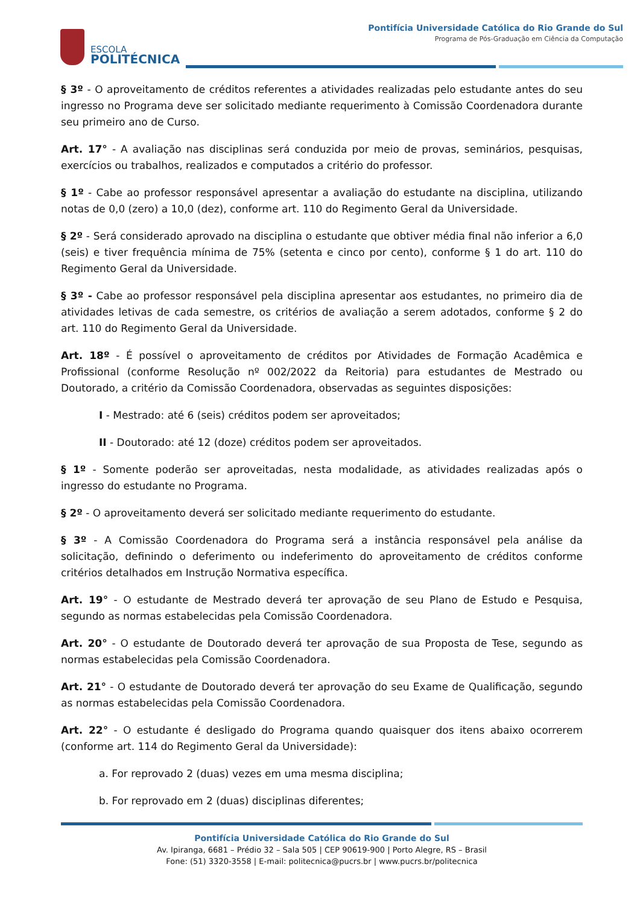ESCOLA
POLITÉCNICA
Pontifícia Universidade Católica do Rio Grande do Sul
Programa de Pós-Graduação em Ciência da Computação
§ 3º - O aproveitamento de créditos referentes a atividades realizadas pelo estudante antes do seu ingresso no Programa deve ser solicitado mediante requerimento à Comissão Coordenadora durante seu primeiro ano de Curso.
Art. 17° - A avaliação nas disciplinas será conduzida por meio de provas, seminários, pesquisas, exercícios ou trabalhos, realizados e computados a critério do professor.
§ 1º - Cabe ao professor responsável apresentar a avaliação do estudante na disciplina, utilizando notas de 0,0 (zero) a 10,0 (dez), conforme art. 110 do Regimento Geral da Universidade.
§ 2º - Será considerado aprovado na disciplina o estudante que obtiver média final não inferior a 6,0 (seis) e tiver frequência mínima de 75% (setenta e cinco por cento), conforme § 1 do art. 110 do Regimento Geral da Universidade.
§ 3º - Cabe ao professor responsável pela disciplina apresentar aos estudantes, no primeiro dia de atividades letivas de cada semestre, os critérios de avaliação a serem adotados, conforme § 2 do art. 110 do Regimento Geral da Universidade.
Art. 18º - É possível o aproveitamento de créditos por Atividades de Formação Acadêmica e Profissional (conforme Resolução nº 002/2022 da Reitoria) para estudantes de Mestrado ou Doutorado, a critério da Comissão Coordenadora, observadas as seguintes disposições:
I - Mestrado: até 6 (seis) créditos podem ser aproveitados;
II - Doutorado: até 12 (doze) créditos podem ser aproveitados.
§ 1º - Somente poderão ser aproveitadas, nesta modalidade, as atividades realizadas após o ingresso do estudante no Programa.
§ 2º - O aproveitamento deverá ser solicitado mediante requerimento do estudante.
§ 3º - A Comissão Coordenadora do Programa será a instância responsável pela análise da solicitação, definindo o deferimento ou indeferimento do aproveitamento de créditos conforme critérios detalhados em Instrução Normativa específica.
Art. 19° - O estudante de Mestrado deverá ter aprovação de seu Plano de Estudo e Pesquisa, segundo as normas estabelecidas pela Comissão Coordenadora.
Art. 20° - O estudante de Doutorado deverá ter aprovação de sua Proposta de Tese, segundo as normas estabelecidas pela Comissão Coordenadora.
Art. 21° - O estudante de Doutorado deverá ter aprovação do seu Exame de Qualificação, segundo as normas estabelecidas pela Comissão Coordenadora.
Art. 22° - O estudante é desligado do Programa quando quaisquer dos itens abaixo ocorrerem (conforme art. 114 do Regimento Geral da Universidade):
a. For reprovado 2 (duas) vezes em uma mesma disciplina;
b. For reprovado em 2 (duas) disciplinas diferentes;
Pontifícia Universidade Católica do Rio Grande do Sul
Av. Ipiranga, 6681 – Prédio 32 – Sala 505 | CEP 90619-900 | Porto Alegre, RS – Brasil
Fone: (51) 3320-3558 | E-mail: politecnica@pucrs.br | www.pucrs.br/politecnica